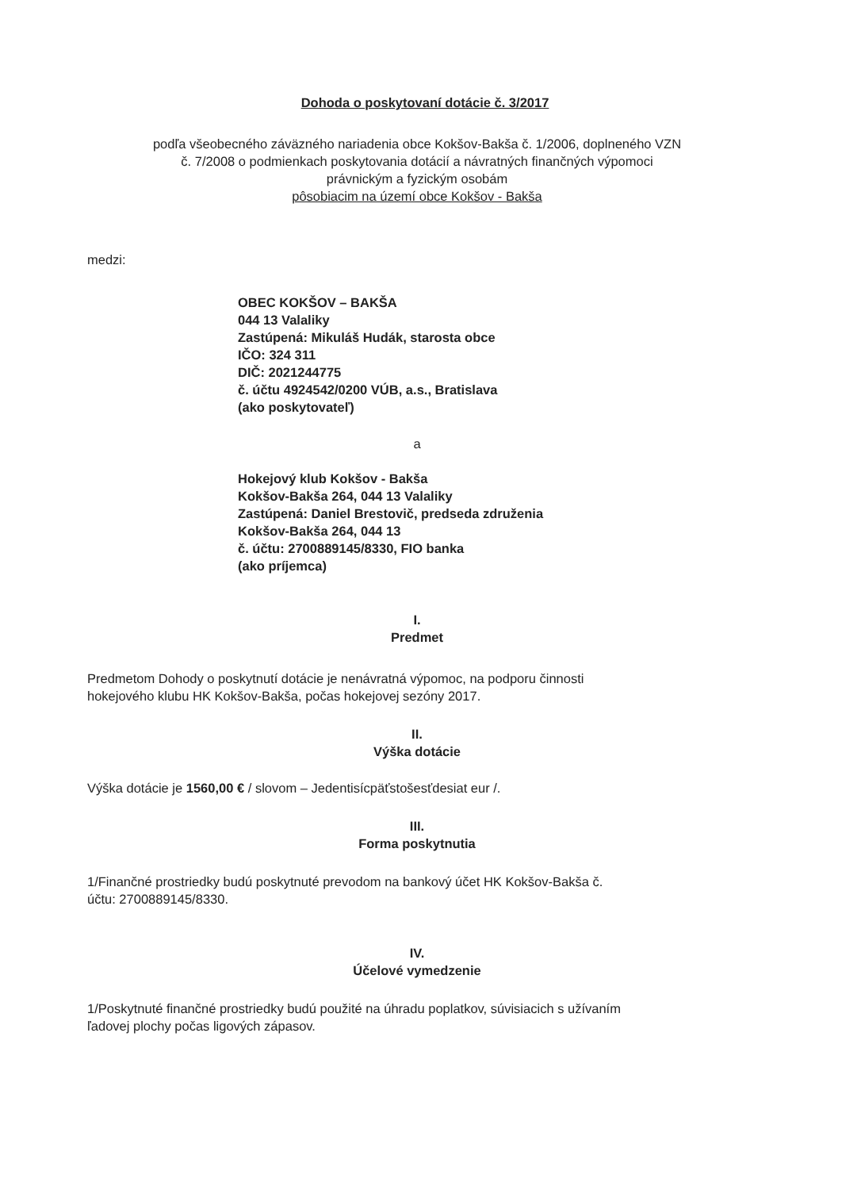Dohoda o poskytovaní dotácie č. 3/2017
podľa všeobecného záväzného nariadenia obce Kokšov-Bakša č. 1/2006, doplneného VZN
č. 7/2008 o podmienkach poskytovania dotácií a návratných finančných výpomoci
právnickým a fyzickým osobám
pôsobiacim na území obce Kokšov - Bakša
medzi:
OBEC KOKŠOV – BAKŠA
044 13 Valaliky
Zastúpená: Mikuláš Hudák, starosta obce
IČO: 324 311
DIČ: 2021244775
č. účtu 4924542/0200 VÚB, a.s., Bratislava
(ako poskytovateľ)
a
Hokejový klub Kokšov - Bakša
Kokšov-Bakša 264, 044 13 Valaliky
Zastúpená: Daniel Brestovič, predseda združenia
Kokšov-Bakša 264, 044 13
č. účtu: 2700889145/8330, FIO banka
(ako príjemca)
I.
Predmet
Predmetom Dohody o poskytnutí dotácie je nenávratná výpomoc, na podporu činnosti
hokejového klubu HK Kokšov-Bakša, počas hokejovej sezóny 2017.
II.
Výška dotácie
Výška dotácie je 1560,00 € / slovom – Jedentisícpäťstošesťdesiat eur /.
III.
Forma poskytnutia
1/Finančné prostriedky budú poskytnuté prevodom na bankový účet HK Kokšov-Bakša č.
účtu: 2700889145/8330.
IV.
Účelové vymedzenie
1/Poskytnuté finančné prostriedky budú použité na úhradu poplatkov, súvisiacich s užívaním
ľadovej plochy počas ligových zápasov.